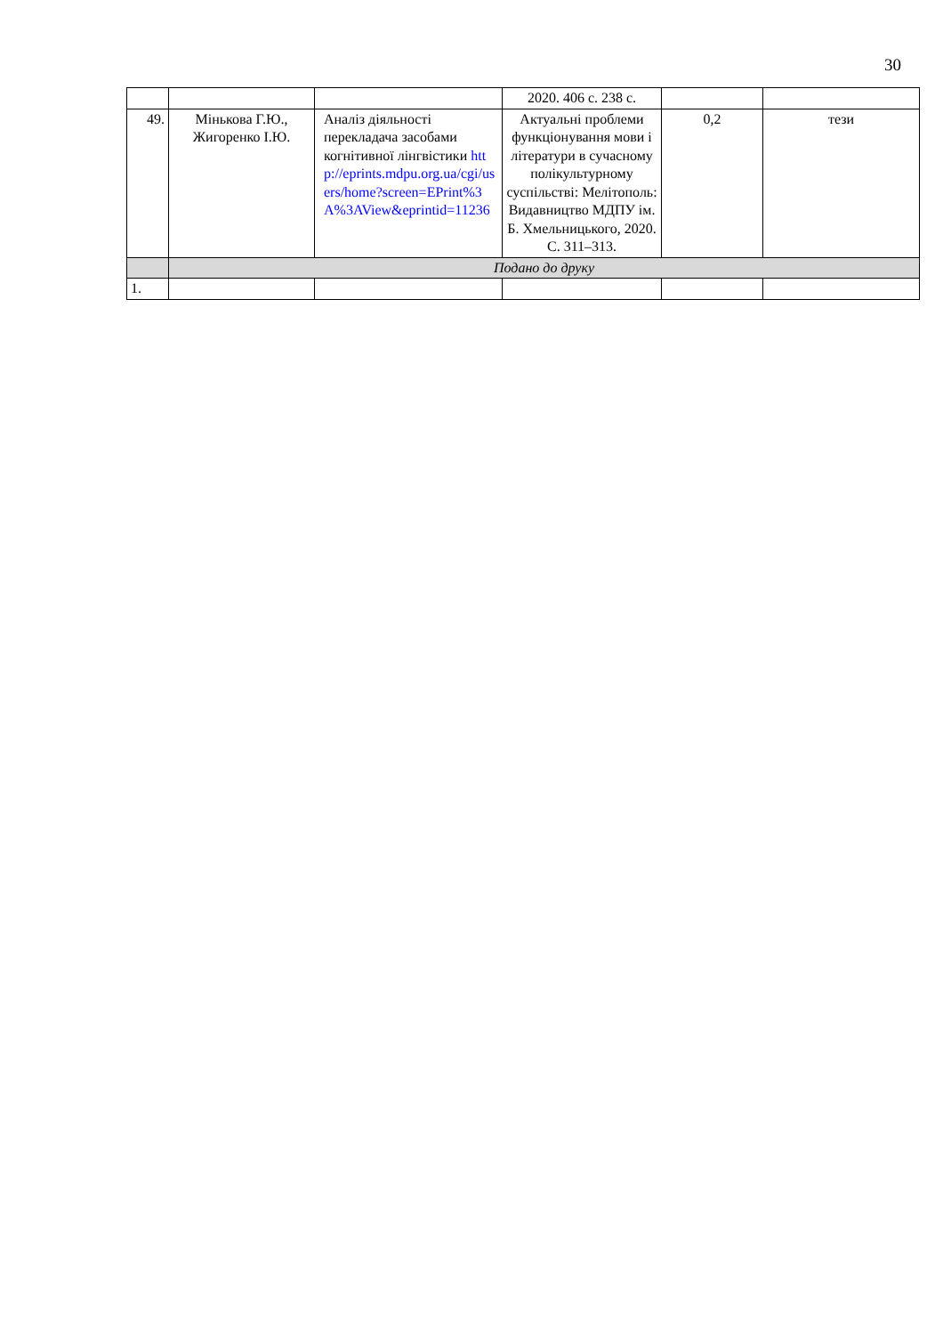30
| | | | 2020. 406 с. 238 с. | | |
| 49. | Мінькова Г.Ю., Жигоренко І.Ю. | Аналіз діяльності перекладача засобами когнітивної лінгвістики http://eprints.mdpu.org.ua/cgi/users/home?screen=EPrint%3A%3AView&eprintid=11236 | Актуальні проблеми функціонування мови і літератури в сучасному полікультурному суспільстві: Мелітополь: Видавництво МДПУ ім. Б. Хмельницького, 2020. С. 311–313. | 0,2 | тези |
| | Подано до друку | | | | |
| 1. | | | | | |